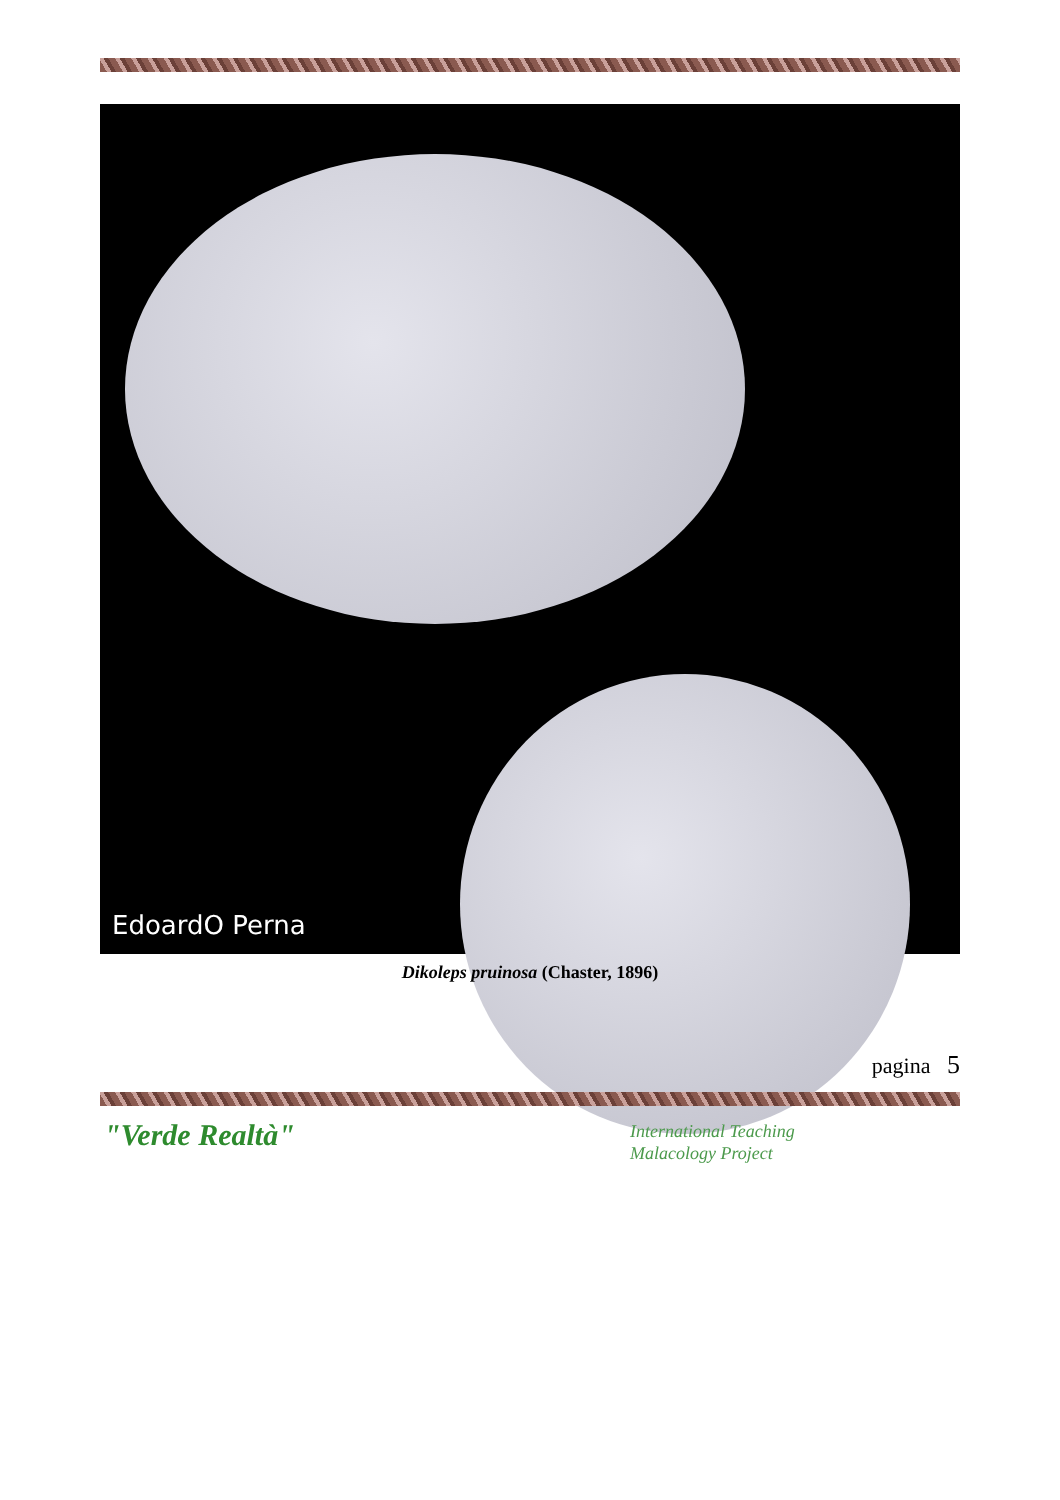EdoardO Perna
Dikoleps pruinosa (Chaster, 1896)
pagina 5
"Verde Realtà"
International Teaching
Malacology Project